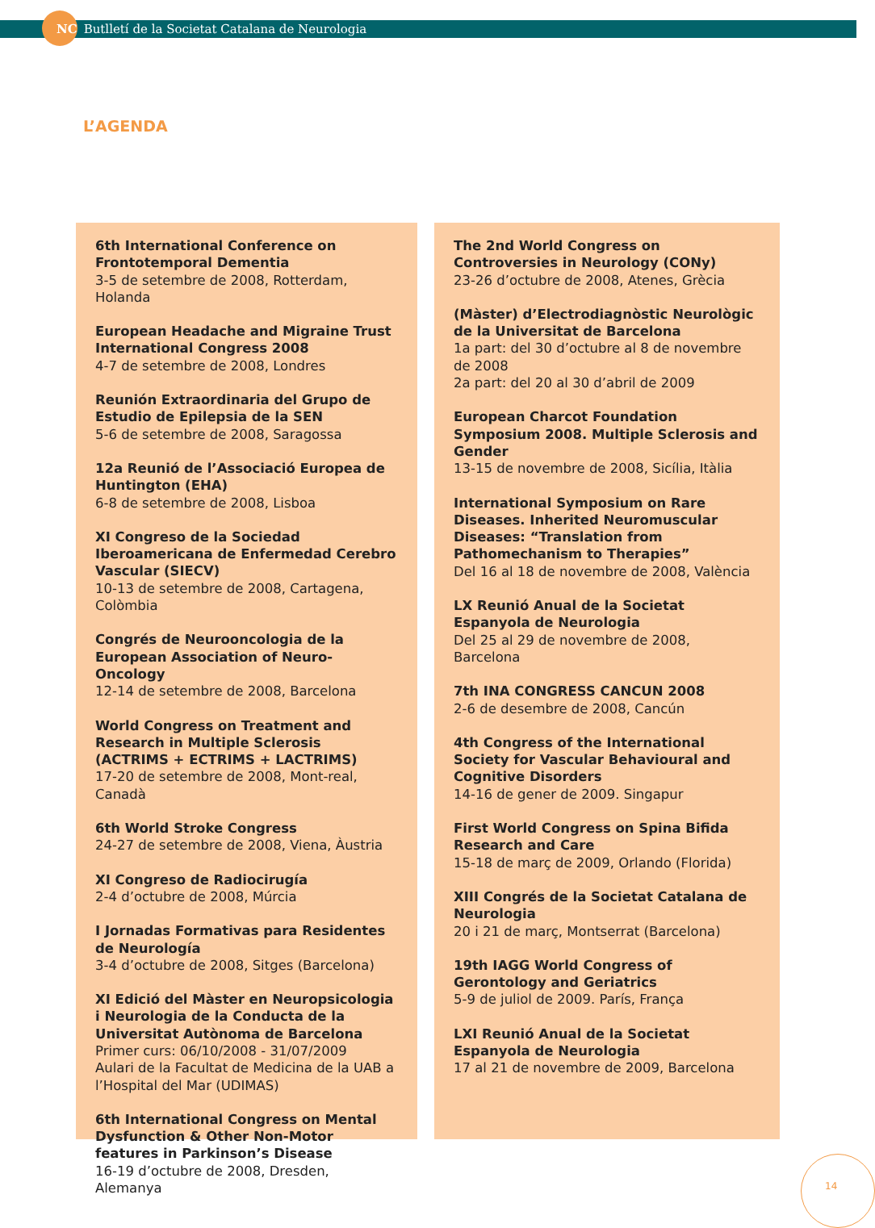NC Butlletí de la Societat Catalana de Neurologia
L’AGENDA
6th International Conference on Frontotemporal Dementia
3-5 de setembre de 2008, Rotterdam, Holanda
European Headache and Migraine Trust International Congress 2008
4-7 de setembre de 2008, Londres
Reunión Extraordinaria del Grupo de Estudio de Epilepsia de la SEN
5-6 de setembre de 2008, Saragossa
12a Reunió de l’Associació Europea de Huntington (EHA)
6-8 de setembre de 2008, Lisboa
XI Congreso de la Sociedad Iberoamericana de Enfermedad Cerebro Vascular (SIECV)
10-13 de setembre de 2008, Cartagena, Colòmbia
Congrés de Neurooncologia de la European Association of Neuro-Oncology
12-14 de setembre de 2008, Barcelona
World Congress on Treatment and Research in Multiple Sclerosis (ACTRIMS + ECTRIMS + LACTRIMS)
17-20 de setembre de 2008, Mont-real, Canadà
6th World Stroke Congress
24-27 de setembre de 2008, Viena, Àustria
XI Congreso de Radiocirugía
2-4 d’octubre de 2008, Múrcia
I Jornadas Formativas para Residentes de Neurología
3-4 d’octubre de 2008, Sitges (Barcelona)
XI Edició del Màster en Neuropsicologia i Neurologia de la Conducta de la Universitat Autònoma de Barcelona
Primer curs: 06/10/2008 - 31/07/2009
Aulari de la Facultat de Medicina de la UAB a l’Hospital del Mar (UDIMAS)
6th International Congress on Mental Dysfunction & Other Non-Motor features in Parkinson’s Disease
16-19 d’octubre de 2008, Dresden, Alemanya
The 2nd World Congress on Controversies in Neurology (CONy)
23-26 d’octubre de 2008, Atenes, Grècia
(Màster) d’Electrodiagnòstic Neurològic de la Universitat de Barcelona
1a part: del 30 d’octubre al 8 de novembre de 2008
2a part: del 20 al 30 d’abril de 2009
European Charcot Foundation Symposium 2008. Multiple Sclerosis and Gender
13-15 de novembre de 2008, Sicília, Itàlia
International Symposium on Rare Diseases. Inherited Neuromuscular Diseases: “Translation from Pathomechanism to Therapies”
Del 16 al 18 de novembre de 2008, València
LX Reunió Anual de la Societat Espanyola de Neurologia
Del 25 al 29 de novembre de 2008, Barcelona
7th INA CONGRESS CANCUN 2008
2-6 de desembre de 2008, Cancún
4th Congress of the International Society for Vascular Behavioural and Cognitive Disorders
14-16 de gener de 2009. Singapur
First World Congress on Spina Bifida Research and Care
15-18 de març de 2009, Orlando (Florida)
XIII Congrés de la Societat Catalana de Neurologia
20 i 21 de març, Montserrat (Barcelona)
19th IAGG World Congress of Gerontology and Geriatrics
5-9 de juliol de 2009. París, França
LXI Reunió Anual de la Societat Espanyola de Neurologia
17 al 21 de novembre de 2009, Barcelona
14